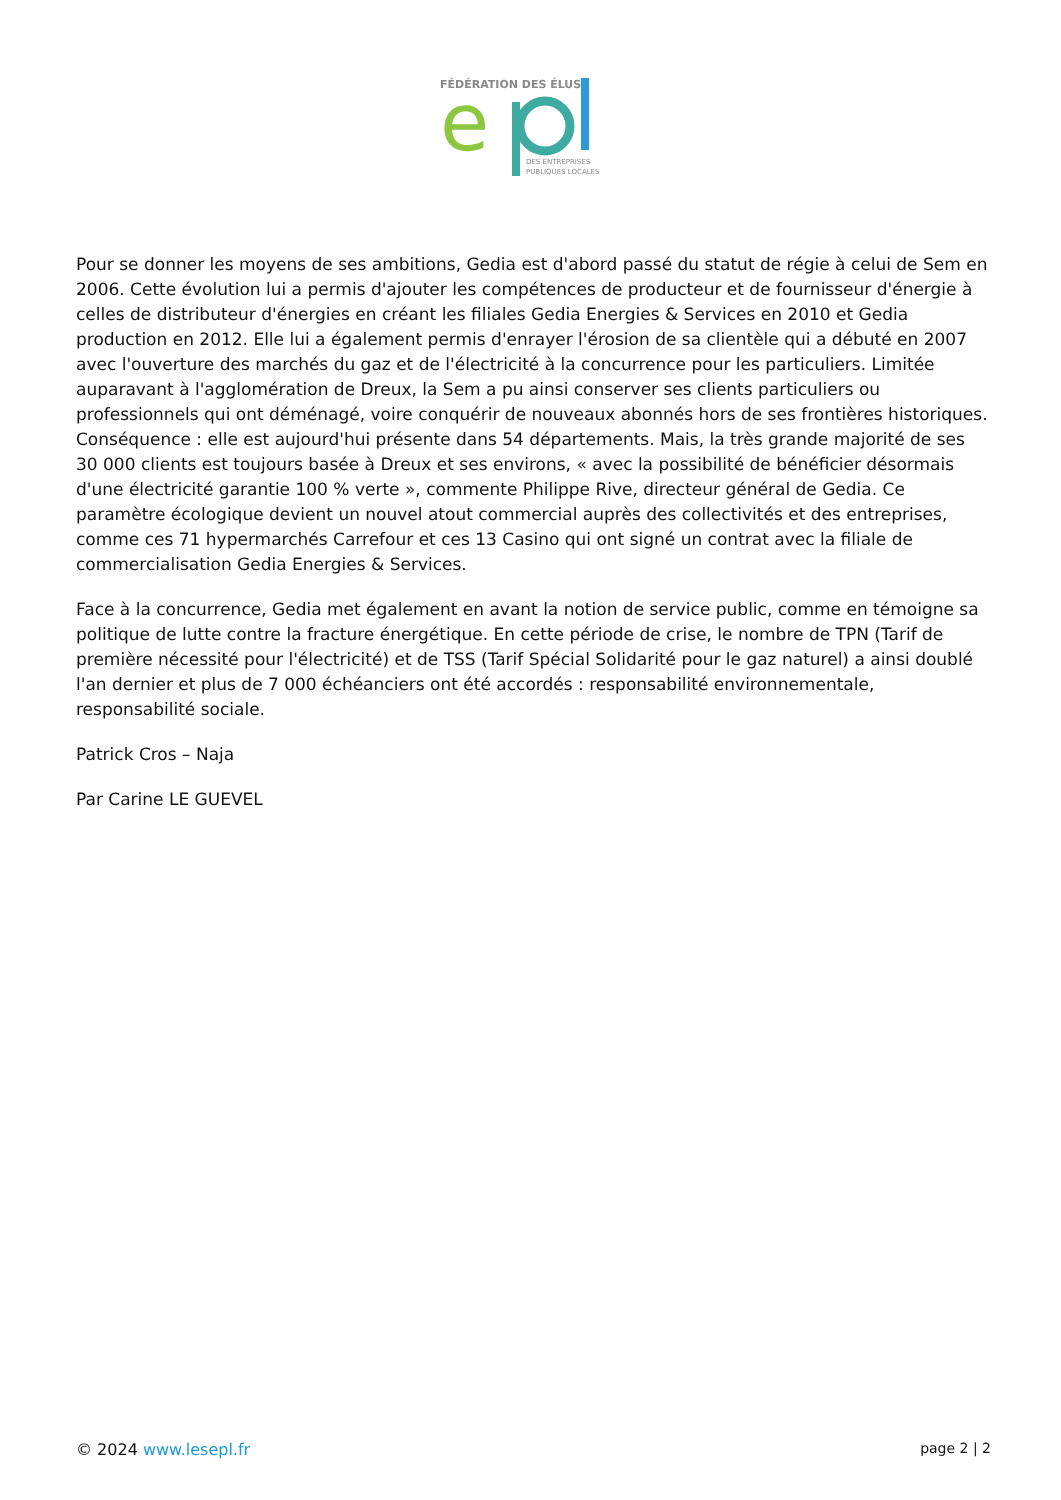FÉDÉRATION DES ÉLUS
e
DES ENTREPRISES
PUBLIQUES LOCALES
Pour se donner les moyens de ses ambitions, Gedia est d'abord passé du statut de régie à celui de Sem en 2006. Cette évolution lui a permis d'ajouter les compétences de producteur et de fournisseur d'énergie à celles de distributeur d'énergies en créant les filiales Gedia Energies & Services en 2010 et Gedia production en 2012. Elle lui a également permis d'enrayer l'érosion de sa clientèle qui a débuté en 2007 avec l'ouverture des marchés du gaz et de l'électricité à la concurrence pour les particuliers. Limitée auparavant à l'agglomération de Dreux, la Sem a pu ainsi conserver ses clients particuliers ou professionnels qui ont déménagé, voire conquérir de nouveaux abonnés hors de ses frontières historiques. Conséquence : elle est aujourd'hui présente dans 54 départements. Mais, la très grande majorité de ses 30 000 clients est toujours basée à Dreux et ses environs, « avec la possibilité de bénéficier désormais d'une électricité garantie 100 % verte », commente Philippe Rive, directeur général de Gedia. Ce paramètre écologique devient un nouvel atout commercial auprès des collectivités et des entreprises, comme ces 71 hypermarchés Carrefour et ces 13 Casino qui ont signé un contrat avec la filiale de commercialisation Gedia Energies & Services.
Face à la concurrence, Gedia met également en avant la notion de service public, comme en témoigne sa politique de lutte contre la fracture énergétique. En cette période de crise, le nombre de TPN (Tarif de première nécessité pour l'électricité) et de TSS (Tarif Spécial Solidarité pour le gaz naturel) a ainsi doublé l'an dernier et plus de 7 000 échéanciers ont été accordés : responsabilité environnementale, responsabilité sociale.
Patrick Cros – Naja
Par Carine LE GUEVEL
© 2024 www.lesepl.fr page 2 | 2